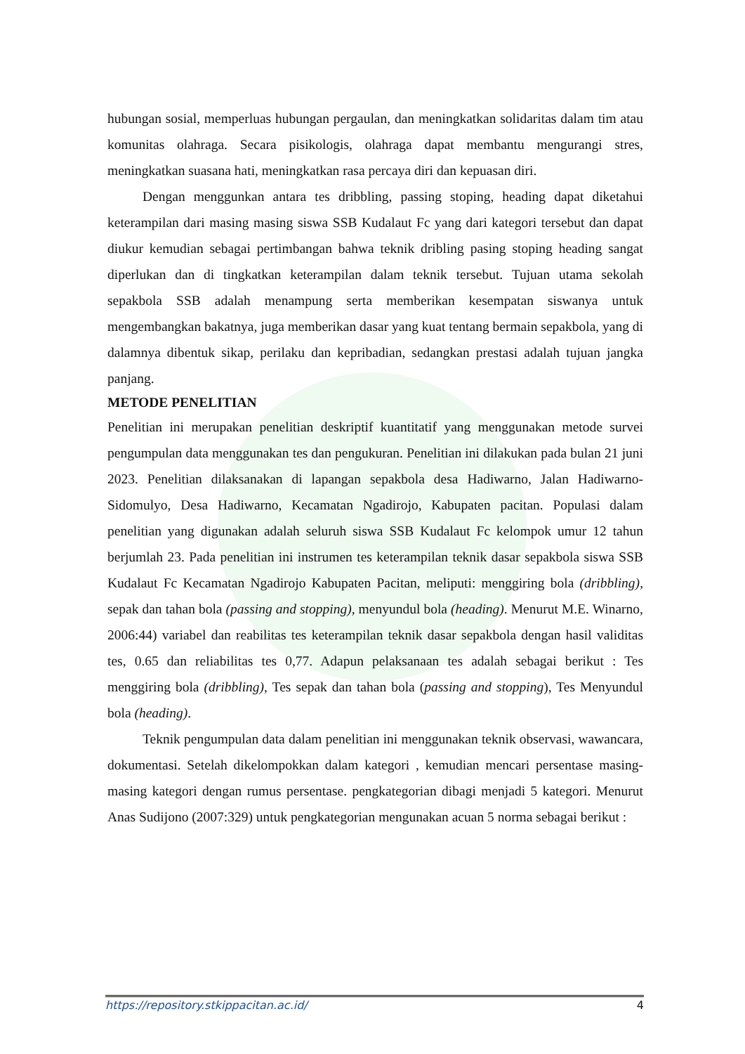hubungan sosial, memperluas hubungan pergaulan, dan meningkatkan solidaritas dalam tim atau komunitas olahraga. Secara pisikologis, olahraga dapat membantu mengurangi stres, meningkatkan suasana hati, meningkatkan rasa percaya diri dan kepuasan diri.
Dengan menggunkan antara tes dribbling, passing stoping, heading dapat diketahui keterampilan dari masing masing siswa SSB Kudalaut Fc yang dari kategori tersebut dan dapat diukur kemudian sebagai pertimbangan bahwa teknik dribling pasing stoping heading sangat diperlukan dan di tingkatkan keterampilan dalam teknik tersebut. Tujuan utama sekolah sepakbola SSB adalah menampung serta memberikan kesempatan siswanya untuk mengembangkan bakatnya, juga memberikan dasar yang kuat tentang bermain sepakbola, yang di dalamnya dibentuk sikap, perilaku dan kepribadian, sedangkan prestasi adalah tujuan jangka panjang.
METODE PENELITIAN
Penelitian ini merupakan penelitian deskriptif kuantitatif yang menggunakan metode survei pengumpulan data menggunakan tes dan pengukuran. Penelitian ini dilakukan pada bulan 21 juni 2023. Penelitian dilaksanakan di lapangan sepakbola desa Hadiwarno, Jalan Hadiwarno-Sidomulyo, Desa Hadiwarno, Kecamatan Ngadirojo, Kabupaten pacitan. Populasi dalam penelitian yang digunakan adalah seluruh siswa SSB Kudalaut Fc kelompok umur 12 tahun berjumlah 23. Pada penelitian ini instrumen tes keterampilan teknik dasar sepakbola siswa SSB Kudalaut Fc Kecamatan Ngadirojo Kabupaten Pacitan, meliputi: menggiring bola (dribbling), sepak dan tahan bola (passing and stopping), menyundul bola (heading). Menurut M.E. Winarno, 2006:44) variabel dan reabilitas tes keterampilan teknik dasar sepakbola dengan hasil validitas tes, 0.65 dan reliabilitas tes 0,77. Adapun pelaksanaan tes adalah sebagai berikut : Tes menggiring bola (dribbling), Tes sepak dan tahan bola (passing and stopping), Tes Menyundul bola (heading).
Teknik pengumpulan data dalam penelitian ini menggunakan teknik observasi, wawancara, dokumentasi. Setelah dikelompokkan dalam kategori , kemudian mencari persentase masing-masing kategori dengan rumus persentase. pengkategorian dibagi menjadi 5 kategori. Menurut Anas Sudijono (2007:329) untuk pengkategorian mengunakan acuan 5 norma sebagai berikut :
https://repository.stkippacitan.ac.id/ 4